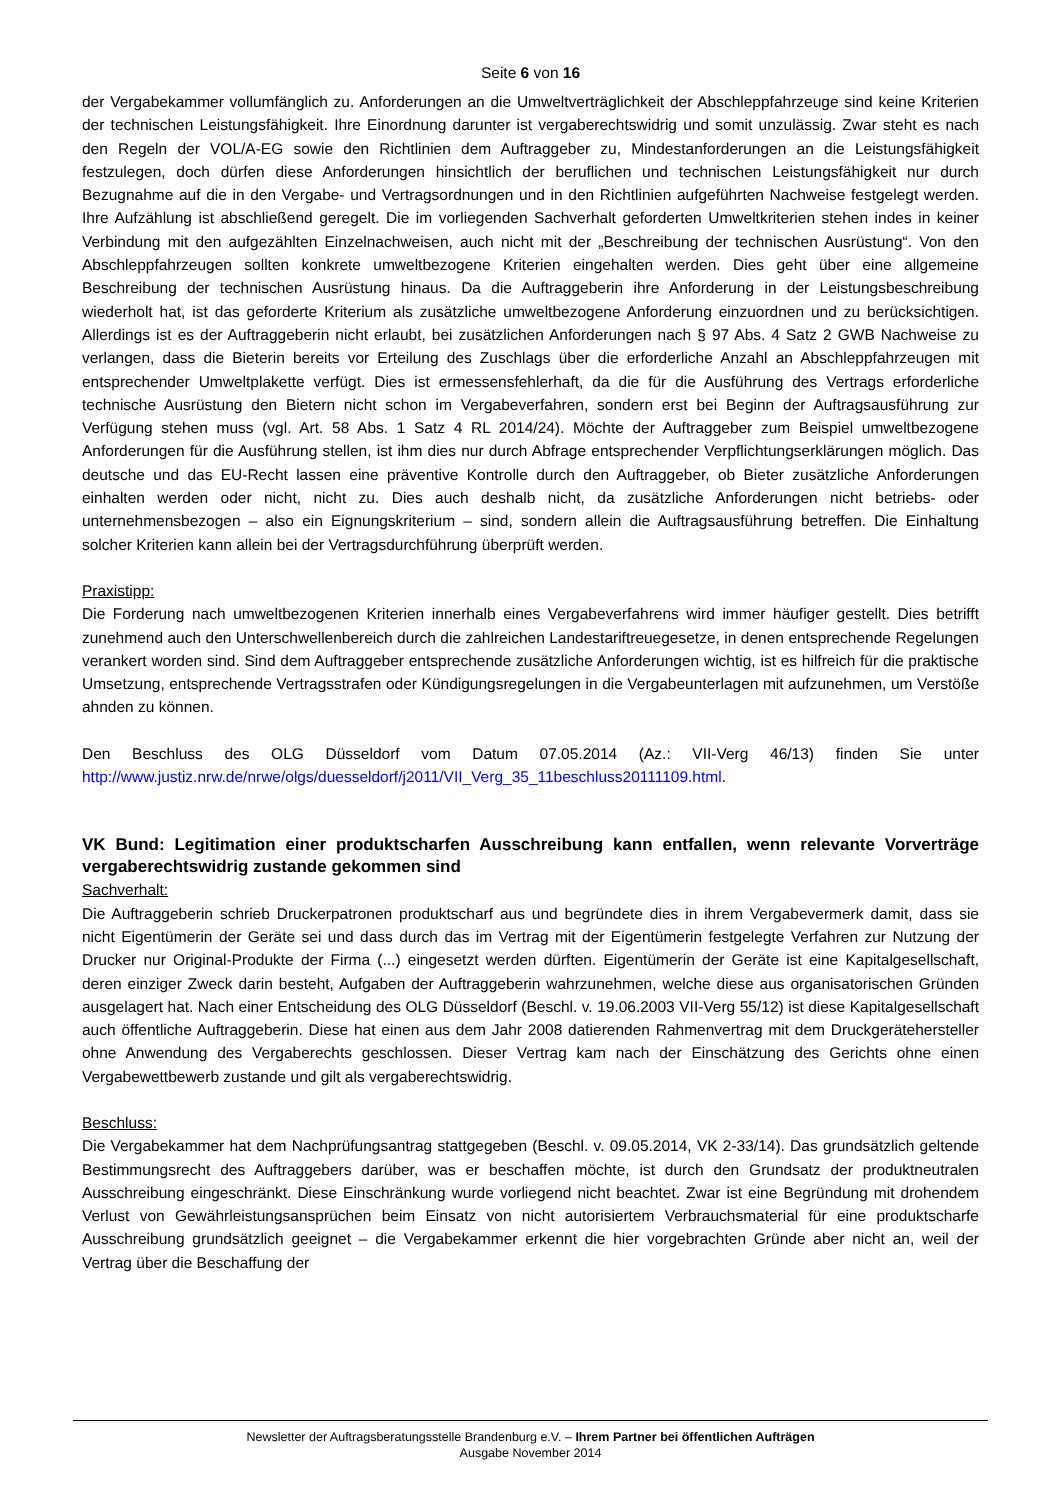Seite 6 von 16
der Vergabekammer vollumfänglich zu. Anforderungen an die Umweltverträglichkeit der Abschleppfahrzeuge sind keine Kriterien der technischen Leistungsfähigkeit. Ihre Einordnung darunter ist vergaberechtswidrig und somit unzulässig. Zwar steht es nach den Regeln der VOL/A-EG sowie den Richtlinien dem Auftraggeber zu, Mindestanforderungen an die Leistungsfähigkeit festzulegen, doch dürfen diese Anforderungen hinsichtlich der beruflichen und technischen Leistungsfähigkeit nur durch Bezugnahme auf die in den Vergabe- und Vertragsordnungen und in den Richtlinien aufgeführten Nachweise festgelegt werden. Ihre Aufzählung ist abschließend geregelt. Die im vorliegenden Sachverhalt geforderten Umweltkriterien stehen indes in keiner Verbindung mit den aufgezählten Einzelnachweisen, auch nicht mit der „Beschreibung der technischen Ausrüstung“. Von den Abschleppfahrzeugen sollten konkrete umweltbezogene Kriterien eingehalten werden. Dies geht über eine allgemeine Beschreibung der technischen Ausrüstung hinaus. Da die Auftraggeberin ihre Anforderung in der Leistungsbeschreibung wiederholt hat, ist das geforderte Kriterium als zusätzliche umweltbezogene Anforderung einzuordnen und zu berücksichtigen. Allerdings ist es der Auftraggeberin nicht erlaubt, bei zusätzlichen Anforderungen nach § 97 Abs. 4 Satz 2 GWB Nachweise zu verlangen, dass die Bieterin bereits vor Erteilung des Zuschlags über die erforderliche Anzahl an Abschleppfahrzeugen mit entsprechender Umweltplakette verfügt. Dies ist ermessensfehlerhaft, da die für die Ausführung des Vertrags erforderliche technische Ausrüstung den Bietern nicht schon im Vergabeverfahren, sondern erst bei Beginn der Auftragsausführung zur Verfügung stehen muss (vgl. Art. 58 Abs. 1 Satz 4 RL 2014/24). Möchte der Auftraggeber zum Beispiel umweltbezogene Anforderungen für die Ausführung stellen, ist ihm dies nur durch Abfrage entsprechender Verpflichtungserklärungen möglich. Das deutsche und das EU-Recht lassen eine präventive Kontrolle durch den Auftraggeber, ob Bieter zusätzliche Anforderungen einhalten werden oder nicht, nicht zu. Dies auch deshalb nicht, da zusätzliche Anforderungen nicht betriebs- oder unternehmensbezogen – also ein Eignungskriterium – sind, sondern allein die Auftragsausführung betreffen. Die Einhaltung solcher Kriterien kann allein bei der Vertragsdurchführung überprüft werden.
Praxistipp:
Die Forderung nach umweltbezogenen Kriterien innerhalb eines Vergabeverfahrens wird immer häufiger gestellt. Dies betrifft zunehmend auch den Unterschwellenbereich durch die zahlreichen Landestariftreuegesetze, in denen entsprechende Regelungen verankert worden sind. Sind dem Auftraggeber entsprechende zusätzliche Anforderungen wichtig, ist es hilfreich für die praktische Umsetzung, entsprechende Vertragsstrafen oder Kündigungsregelungen in die Vergabeunterlagen mit aufzunehmen, um Verstöße ahnden zu können.
Den Beschluss des OLG Düsseldorf vom Datum 07.05.2014 (Az.: VII-Verg 46/13) finden Sie unter http://www.justiz.nrw.de/nrwe/olgs/duesseldorf/j2011/VII_Verg_35_11beschluss20111109.html.
VK Bund: Legitimation einer produktscharfen Ausschreibung kann entfallen, wenn relevante Vorverträge vergaberechtswidrig zustande gekommen sind
Sachverhalt:
Die Auftraggeberin schrieb Druckerpatronen produktscharf aus und begründete dies in ihrem Vergabevermerk damit, dass sie nicht Eigentümerin der Geräte sei und dass durch das im Vertrag mit der Eigentümerin festgelegte Verfahren zur Nutzung der Drucker nur Original-Produkte der Firma (...) eingesetzt werden dürften. Eigentümerin der Geräte ist eine Kapitalgesellschaft, deren einziger Zweck darin besteht, Aufgaben der Auftraggeberin wahrzunehmen, welche diese aus organisatorischen Gründen ausgelagert hat. Nach einer Entscheidung des OLG Düsseldorf (Beschl. v. 19.06.2003 VII-Verg 55/12) ist diese Kapitalgesellschaft auch öffentliche Auftraggeberin. Diese hat einen aus dem Jahr 2008 datierenden Rahmenvertrag mit dem Druckgerätehersteller ohne Anwendung des Vergaberechts geschlossen. Dieser Vertrag kam nach der Einschätzung des Gerichts ohne einen Vergabewettbewerb zustande und gilt als vergaberechtswidrig.
Beschluss:
Die Vergabekammer hat dem Nachprüfungsantrag stattgegeben (Beschl. v. 09.05.2014, VK 2-33/14). Das grundsätzlich geltende Bestimmungsrecht des Auftraggebers darüber, was er beschaffen möchte, ist durch den Grundsatz der produktneutralen Ausschreibung eingeschränkt. Diese Einschränkung wurde vorliegend nicht beachtet. Zwar ist eine Begründung mit drohendem Verlust von Gewährleistungsansprüchen beim Einsatz von nicht autorisiertem Verbrauchsmaterial für eine produktscharfe Ausschreibung grundsätzlich geeignet – die Vergabekammer erkennt die hier vorgebrachten Gründe aber nicht an, weil der Vertrag über die Beschaffung der
Newsletter der Auftragsberatungsstelle Brandenburg e.V. – Ihrem Partner bei öffentlichen Aufträgen
Ausgabe November 2014